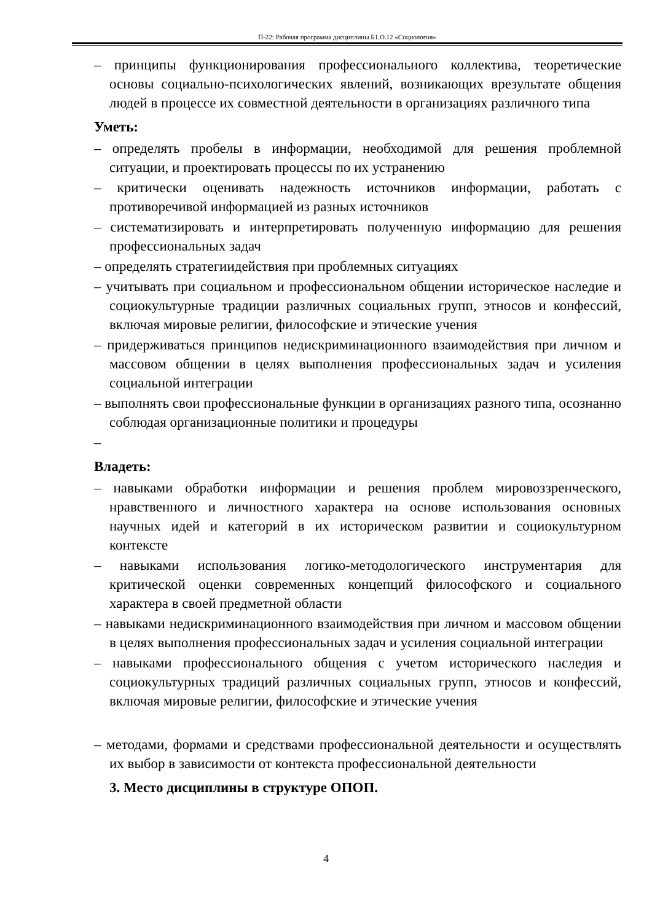П-22: Рабочая программа дисциплины Б1.О.12 «Социология»
– принципы функционирования профессионального коллектива, теоретические основы социально-психологических явлений, возникающих врезультате общения людей в процессе их совместной деятельности в организациях различного типа
Уметь:
– определять пробелы в информации, необходимой для решения проблемной ситуации, и проектировать процессы по их устранению
– критически оценивать надежность источников информации, работать с противоречивой информацией из разных источников
– систематизировать и интерпретировать полученную информацию для решения профессиональных задач
– определять стратегиидействия при проблемных ситуациях
– учитывать при социальном и профессиональном общении историческое наследие и социокультурные традиции различных социальных групп, этносов и конфессий, включая мировые религии, философские и этические учения
– придерживаться принципов недискриминационного взаимодействия при личном и массовом общении в целях выполнения профессиональных задач и усиления социальной интеграции
– выполнять свои профессиональные функции в организациях разного типа, осознанно соблюдая организационные политики и процедуры
–
Владеть:
– навыками обработки информации и решения проблем мировоззренческого, нравственного и личностного характера на основе использования основных научных идей и категорий в их историческом развитии и социокультурном контексте
– навыками использования логико-методологического инструментария для критической оценки современных концепций философского и социального характера в своей предметной области
– навыками недискриминационного взаимодействия при личном и массовом общении в целях выполнения профессиональных задач и усиления социальной интеграции
– навыками профессионального общения с учетом исторического наследия и социокультурных традиций различных социальных групп, этносов и конфессий, включая мировые религии, философские и этические учения
– методами, формами и средствами профессиональной деятельности и осуществлять их выбор в зависимости от контекста профессиональной деятельности
3. Место дисциплины в структуре ОПОП.
4